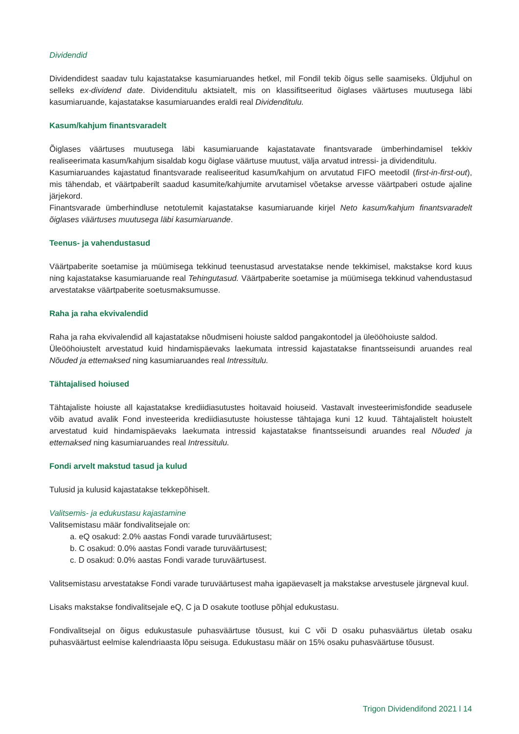Dividendid
Dividendidest saadav tulu kajastatakse kasumiaruandes hetkel, mil Fondil tekib õigus selle saamiseks. Üldjuhul on selleks ex-dividend date. Dividenditulu aktsiatelt, mis on klassifitseeritud õiglases väärtuses muutusega läbi kasumiaruande, kajastatakse kasumiaruandes eraldi real Dividenditulu.
Kasum/kahjum finantsvaradelt
Õiglases väärtuses muutusega läbi kasumiaruande kajastatavate finantsvarade ümberhindamisel tekkiv realiseerimata kasum/kahjum sisaldab kogu õiglase väärtuse muutust, välja arvatud intressi- ja dividenditulu.
Kasumiaruandes kajastatud finantsvarade realiseeritud kasum/kahjum on arvutatud FIFO meetodil (first-in-first-out), mis tähendab, et väärtpaberilt saadud kasumite/kahjumite arvutamisel võetakse arvesse väärtpaberi ostude ajaline järjekord.
Finantsvarade ümberhindluse netotulemit kajastatakse kasumiaruande kirjel Neto kasum/kahjum finantsvaradelt õiglases väärtuses muutusega läbi kasumiaruande.
Teenus- ja vahendustasud
Väärtpaberite soetamise ja müümisega tekkinud teenustasud arvestatakse nende tekkimisel, makstakse kord kuus ning kajastatakse kasumiaruande real Tehingutasud. Väärtpaberite soetamise ja müümisega tekkinud vahendustasud arvestatakse väärtpaberite soetusmaksumusse.
Raha ja raha ekvivalendid
Raha ja raha ekvivalendid all kajastatakse nõudmiseni hoiuste saldod pangakontodel ja üleööhoiuste saldod.
Üleööhoiustelt arvestatud kuid hindamispäevaks laekumata intressid kajastatakse finantsseisundi aruandes real Nõuded ja ettemaksed ning kasumiaruandes real Intressitulu.
Tähtajalised hoiused
Tähtajaliste hoiuste all kajastatakse krediidiasutustes hoitavaid hoiuseid. Vastavalt investeerimisfondide seadusele võib avatud avalik Fond investeerida krediidiasutuste hoiustesse tähtajaga kuni 12 kuud. Tähtajalistelt hoiustelt arvestatud kuid hindamispäevaks laekumata intressid kajastatakse finantsseisundi aruandes real Nõuded ja ettemaksed ning kasumiaruandes real Intressitulu.
Fondi arvelt makstud tasud ja kulud
Tulusid ja kulusid kajastatakse tekkepõhiselt.
Valitsemis- ja edukustasu kajastamine
Valitsemistasu määr fondivalitsejale on:
a. eQ osakud: 2.0% aastas Fondi varade turuväärtusest;
b. C osakud: 0.0% aastas Fondi varade turuväärtusest;
c. D osakud: 0.0% aastas Fondi varade turuväärtusest.
Valitsemistasu arvestatakse Fondi varade turuväärtusest maha igapäevaselt ja makstakse arvestusele järgneval kuul.
Lisaks makstakse fondivalitsejale eQ, C ja D osakute tootluse põhjal edukustasu.
Fondivalitsejal on õigus edukustasule puhasväärtuse tõusust, kui C või D osaku puhasväärtus ületab osaku puhasväärtust eelmise kalendriaasta lõpu seisuga. Edukustasu määr on 15% osaku puhasväärtuse tõusust.
Trigon Dividendifond 2021 l 14